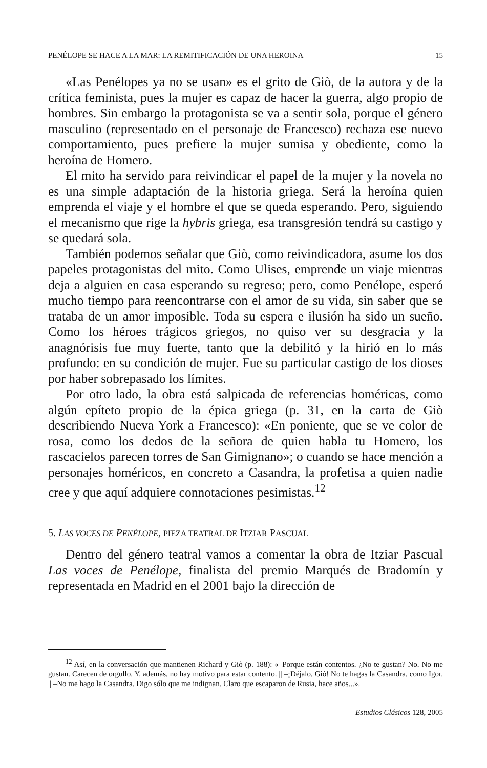PENÉLOPE SE HACE A LA MAR: LA REMITIFICACIÓN DE UNA HEROINA 15
«Las Penélopes ya no se usan» es el grito de Giò, de la autora y de la crítica feminista, pues la mujer es capaz de hacer la guerra, algo propio de hombres. Sin embargo la protagonista se va a sentir sola, porque el género masculino (representado en el personaje de Francesco) rechaza ese nuevo comportamiento, pues prefiere la mujer sumisa y obediente, como la heroína de Homero.
El mito ha servido para reivindicar el papel de la mujer y la novela no es una simple adaptación de la historia griega. Será la heroína quien emprenda el viaje y el hombre el que se queda esperando. Pero, siguiendo el mecanismo que rige la hybris griega, esa transgresión tendrá su castigo y se quedará sola.
También podemos señalar que Giò, como reivindicadora, asume los dos papeles protagonistas del mito. Como Ulises, emprende un viaje mientras deja a alguien en casa esperando su regreso; pero, como Penélope, esperó mucho tiempo para reencontrarse con el amor de su vida, sin saber que se trataba de un amor imposible. Toda su espera e ilusión ha sido un sueño. Como los héroes trágicos griegos, no quiso ver su desgracia y la anagnórisis fue muy fuerte, tanto que la debilitó y la hirió en lo más profundo: en su condición de mujer. Fue su particular castigo de los dioses por haber sobrepasado los límites.
Por otro lado, la obra está salpicada de referencias homéricas, como algún epíteto propio de la épica griega (p. 31, en la carta de Giò describiendo Nueva York a Francesco): «En poniente, que se ve color de rosa, como los dedos de la señora de quien habla tu Homero, los rascacielos parecen torres de San Gimignano»; o cuando se hace mención a personajes homéricos, en concreto a Casandra, la profetisa a quien nadie cree y que aquí adquiere connotaciones pesimistas.<sup>12</sup>
5. LAS VOCES DE PENÉLOPE, PIEZA TEATRAL DE ITZIAR PASCUAL
Dentro del género teatral vamos a comentar la obra de Itziar Pascual Las voces de Penélope, finalista del premio Marqués de Bradomín y representada en Madrid en el 2001 bajo la dirección de
<sup>12</sup> Así, en la conversación que mantienen Richard y Giò (p. 188): «–Porque están contentos. ¿No te gustan? No. No me gustan. Carecen de orgullo. Y, además, no hay motivo para estar contento. || –¡Déjalo, Giò! No te hagas la Casandra, como Igor. || –No me hago la Casandra. Digo sólo que me indignan. Claro que escaparon de Rusia, hace años...».
Estudios Clásicos 128, 2005